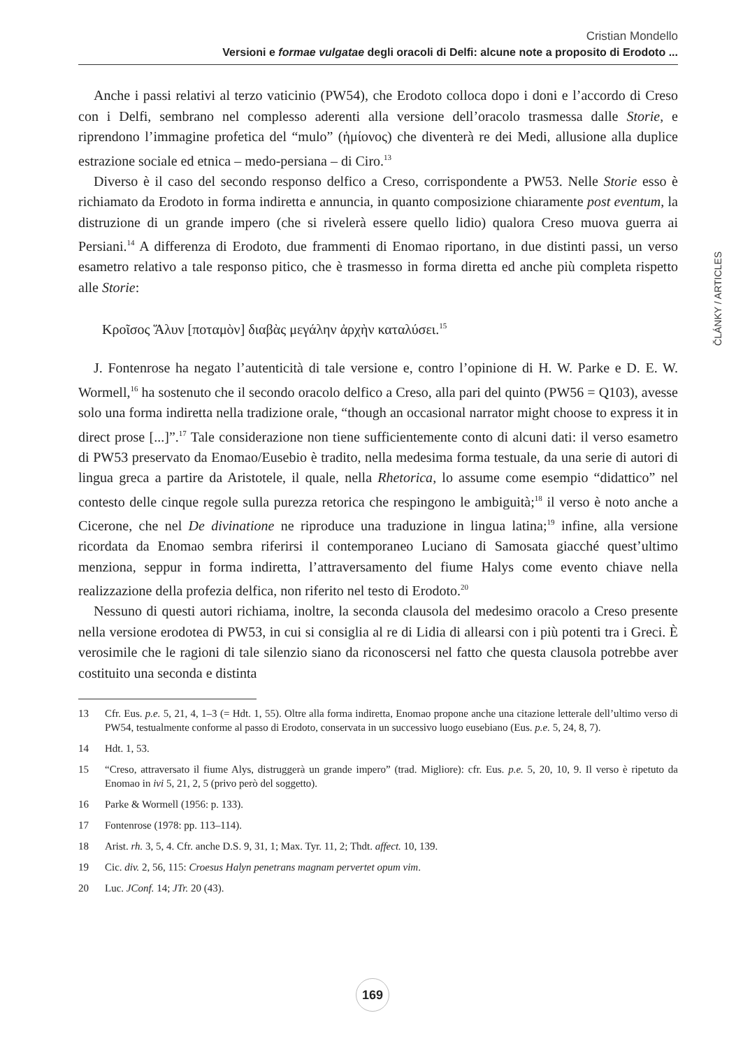Cristian Mondello
Versioni e formae vulgatae degli oracoli di Delfi: alcune note a proposito di Erodoto ...
ČLÁNKY / ARTICLES
Anche i passi relativi al terzo vaticinio (PW54), che Erodoto colloca dopo i doni e l’accordo di Creso con i Delfi, sembrano nel complesso aderenti alla versione dell’oracolo trasmessa dalle Storie, e riprendono l’immagine profetica del “mulo” (ἡμίονος) che diventerà re dei Medi, allusione alla duplice estrazione sociale ed etnica – medo-persiana – di Ciro.<sup>13</sup>
Diverso è il caso del secondo responso delfico a Creso, corrispondente a PW53. Nelle Storie esso è richiamato da Erodoto in forma indiretta e annuncia, in quanto composizione chiaramente post eventum, la distruzione di un grande impero (che si rivelerà essere quello lidio) qualora Creso muova guerra ai Persiani.<sup>14</sup> A differenza di Erodoto, due frammenti di Enomao riportano, in due distinti passi, un verso esametro relativo a tale responso pitico, che è trasmesso in forma diretta ed anche più completa rispetto alle Storie:
Κροῖσος Ἅλυν [ποταμὸν] διαβὰς μεγάλην ἀρχὴν καταλύσει.<sup>15</sup>
J. Fontenrose ha negato l’autenticità di tale versione e, contro l’opinione di H. W. Parke e D. E. W. Wormell,<sup>16</sup> ha sostenuto che il secondo oracolo delfico a Creso, alla pari del quinto (PW56 = Q103), avesse solo una forma indiretta nella tradizione orale, “though an occasional narrator might choose to express it in direct prose [...]”.<sup>17</sup> Tale considerazione non tiene sufficientemente conto di alcuni dati: il verso esametro di PW53 preservato da Enomao/Eusebio è tradito, nella medesima forma testuale, da una serie di autori di lingua greca a partire da Aristotele, il quale, nella Rhetorica, lo assume come esempio “didattico” nel contesto delle cinque regole sulla purezza retorica che respingono le ambiguità;<sup>18</sup> il verso è noto anche a Cicerone, che nel De divinatione ne riproduce una traduzione in lingua latina;<sup>19</sup> infine, alla versione ricordata da Enomao sembra riferirsi il contemporaneo Luciano di Samosata giacché quest’ultimo menziona, seppur in forma indiretta, l’attraversamento del fiume Halys come evento chiave nella realizzazione della profezia delfica, non riferito nel testo di Erodoto.<sup>20</sup>
Nessuno di questi autori richiama, inoltre, la seconda clausola del medesimo oracolo a Creso presente nella versione erodotea di PW53, in cui si consiglia al re di Lidia di allearsi con i più potenti tra i Greci. È verosimile che le ragioni di tale silenzio siano da riconoscersi nel fatto che questa clausola potrebbe aver costituito una seconda e distinta
13 Cfr. Eus. p.e. 5, 21, 4, 1–3 (= Hdt. 1, 55). Oltre alla forma indiretta, Enomao propone anche una citazione letterale dell’ultimo verso di PW54, testualmente conforme al passo di Erodoto, conservata in un successivo luogo eusebiano (Eus. p.e. 5, 24, 8, 7).
14 Hdt. 1, 53.
15 “Creso, attraversato il fiume Alys, distruggerà un grande impero” (trad. Migliore): cfr. Eus. p.e. 5, 20, 10, 9. Il verso è ripetuto da Enomao in ivi 5, 21, 2, 5 (privo però del soggetto).
16 Parke & Wormell (1956: p. 133).
17 Fontenrose (1978: pp. 113–114).
18 Arist. rh. 3, 5, 4. Cfr. anche D.S. 9, 31, 1; Max. Tyr. 11, 2; Thdt. affect. 10, 139.
19 Cic. div. 2, 56, 115: Croesus Halyn penetrans magnam pervertet opum vim.
20 Luc. JConf. 14; JTr. 20 (43).
169